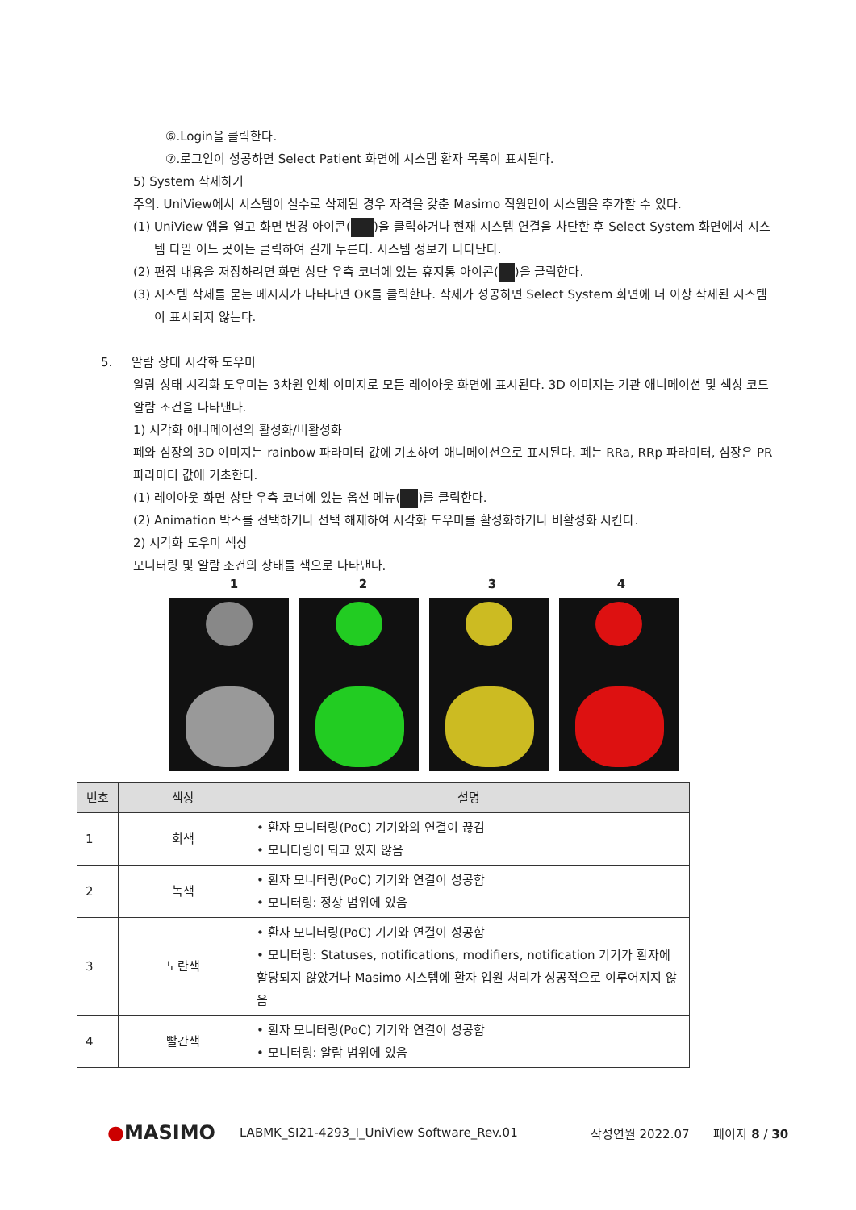⑥.Login을 클릭한다.
⑦.로그인이 성공하면 Select Patient 화면에 시스템 환자 목록이 표시된다.
5) System 삭제하기
주의. UniView에서 시스템이 실수로 삭제된 경우 자격을 갖춘 Masimo 직원만이 시스템을 추가할 수 있다.
(1) UniView 앱을 열고 화면 변경 아이콘( )을 클릭하거나 현재 시스템 연결을 차단한 후 Select System 화면에서 시스템 타일 어느 곳이든 클릭하여 길게 누른다. 시스템 정보가 나타난다.
(2) 편집 내용을 저장하려면 화면 상단 우측 코너에 있는 휴지통 아이콘( )을 클릭한다.
(3) 시스템 삭제를 묻는 메시지가 나타나면 OK를 클릭한다. 삭제가 성공하면 Select System 화면에 더 이상 삭제된 시스템이 표시되지 않는다.
5. 알람 상태 시각화 도우미
알람 상태 시각화 도우미는 3차원 인체 이미지로 모든 레이아웃 화면에 표시된다. 3D 이미지는 기관 애니메이션 및 색상 코드 알람 조건을 나타낸다.
1) 시각화 애니메이션의 활성화/비활성화
폐와 심장의 3D 이미지는 rainbow 파라미터 값에 기초하여 애니메이션으로 표시된다. 폐는 RRa, RRp 파라미터, 심장은 PR 파라미터 값에 기초한다.
(1) 레이아웃 화면 상단 우측 코너에 있는 옵션 메뉴( )를 클릭한다.
(2) Animation 박스를 선택하거나 선택 해제하여 시각화 도우미를 활성화하거나 비활성화 시킨다.
2) 시각화 도우미 색상
모니터링 및 알람 조건의 상태를 색으로 나타낸다.
1 2 3 4
| 번호 | 색상 | 설명 |
| --- | --- | --- |
| 1 | 회색 | • 환자 모니터링(PoC) 기기와의 연결이 끊김 • 모니터링이 되고 있지 않음 |
| 2 | 녹색 | • 환자 모니터링(PoC) 기기와 연결이 성공함 • 모니터링: 정상 범위에 있음 |
| 3 | 노란색 | • 환자 모니터링(PoC) 기기와 연결이 성공함 • 모니터링: Statuses, notifications, modifiers, notification 기기가 환자에 할당되지 않았거나 Masimo 시스템에 환자 입원 처리가 성공적으로 이루어지지 않음 |
| 4 | 빨간색 | • 환자 모니터링(PoC) 기기와 연결이 성공함 • 모니터링: 알람 범위에 있음 |
●MASIMO LABMK_SI21-4293_I_UniView Software_Rev.01 작성연월 2022.07 페이지 8 / 30